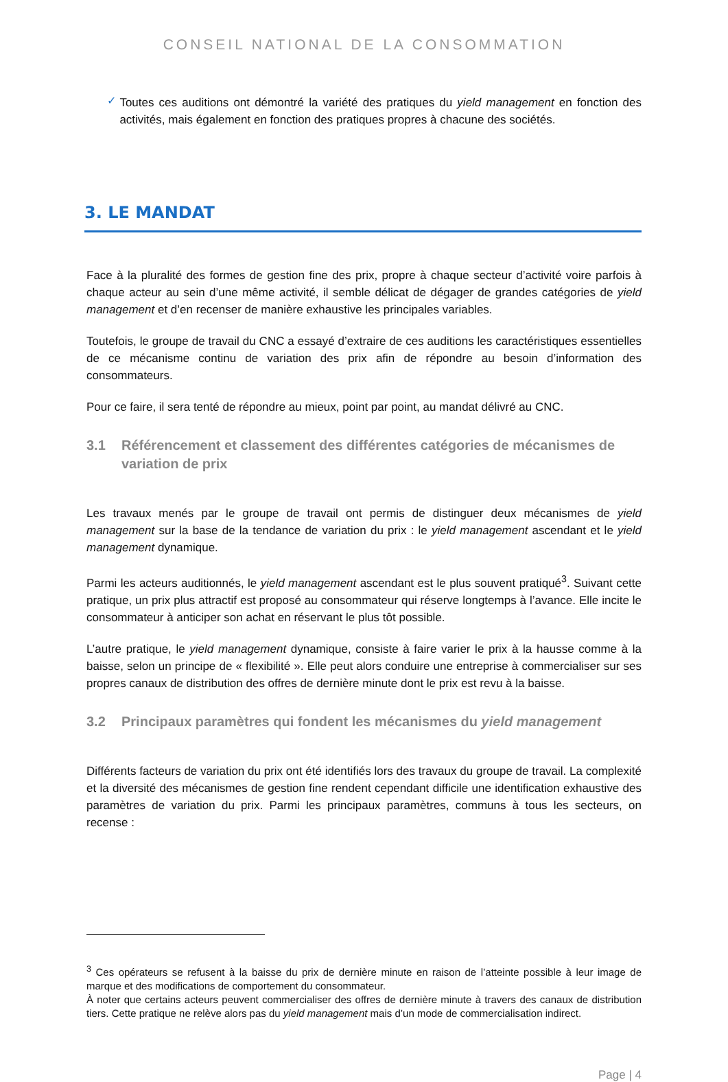CONSEIL NATIONAL DE LA CONSOMMATION
✓
Toutes ces auditions ont démontré la variété des pratiques du yield management en fonction des activités, mais également en fonction des pratiques propres à chacune des sociétés.
3. LE MANDAT
Face à la pluralité des formes de gestion fine des prix, propre à chaque secteur d’activité voire parfois à chaque acteur au sein d’une même activité, il semble délicat de dégager de grandes catégories de yield management et d’en recenser de manière exhaustive les principales variables.
Toutefois, le groupe de travail du CNC a essayé d’extraire de ces auditions les caractéristiques essentielles de ce mécanisme continu de variation des prix afin de répondre au besoin d’information des consommateurs.
Pour ce faire, il sera tenté de répondre au mieux, point par point, au mandat délivré au CNC.
3.1 Référencement et classement des différentes catégories de mécanismes de variation de prix
Les travaux menés par le groupe de travail ont permis de distinguer deux mécanismes de yield management sur la base de la tendance de variation du prix : le yield management ascendant et le yield management dynamique.
Parmi les acteurs auditionnés, le yield management ascendant est le plus souvent pratiqué<sup>3</sup>. Suivant cette pratique, un prix plus attractif est proposé au consommateur qui réserve longtemps à l’avance. Elle incite le consommateur à anticiper son achat en réservant le plus tôt possible.
L’autre pratique, le yield management dynamique, consiste à faire varier le prix à la hausse comme à la baisse, selon un principe de « flexibilité ». Elle peut alors conduire une entreprise à commercialiser sur ses propres canaux de distribution des offres de dernière minute dont le prix est revu à la baisse.
3.2 Principaux paramètres qui fondent les mécanismes du yield management
Différents facteurs de variation du prix ont été identifiés lors des travaux du groupe de travail. La complexité et la diversité des mécanismes de gestion fine rendent cependant difficile une identification exhaustive des paramètres de variation du prix. Parmi les principaux paramètres, communs à tous les secteurs, on recense :
<sup>3</sup> Ces opérateurs se refusent à la baisse du prix de dernière minute en raison de l’atteinte possible à leur image de marque et des modifications de comportement du consommateur.
À noter que certains acteurs peuvent commercialiser des offres de dernière minute à travers des canaux de distribution tiers. Cette pratique ne relève alors pas du yield management mais d’un mode de commercialisation indirect.
Page | 4